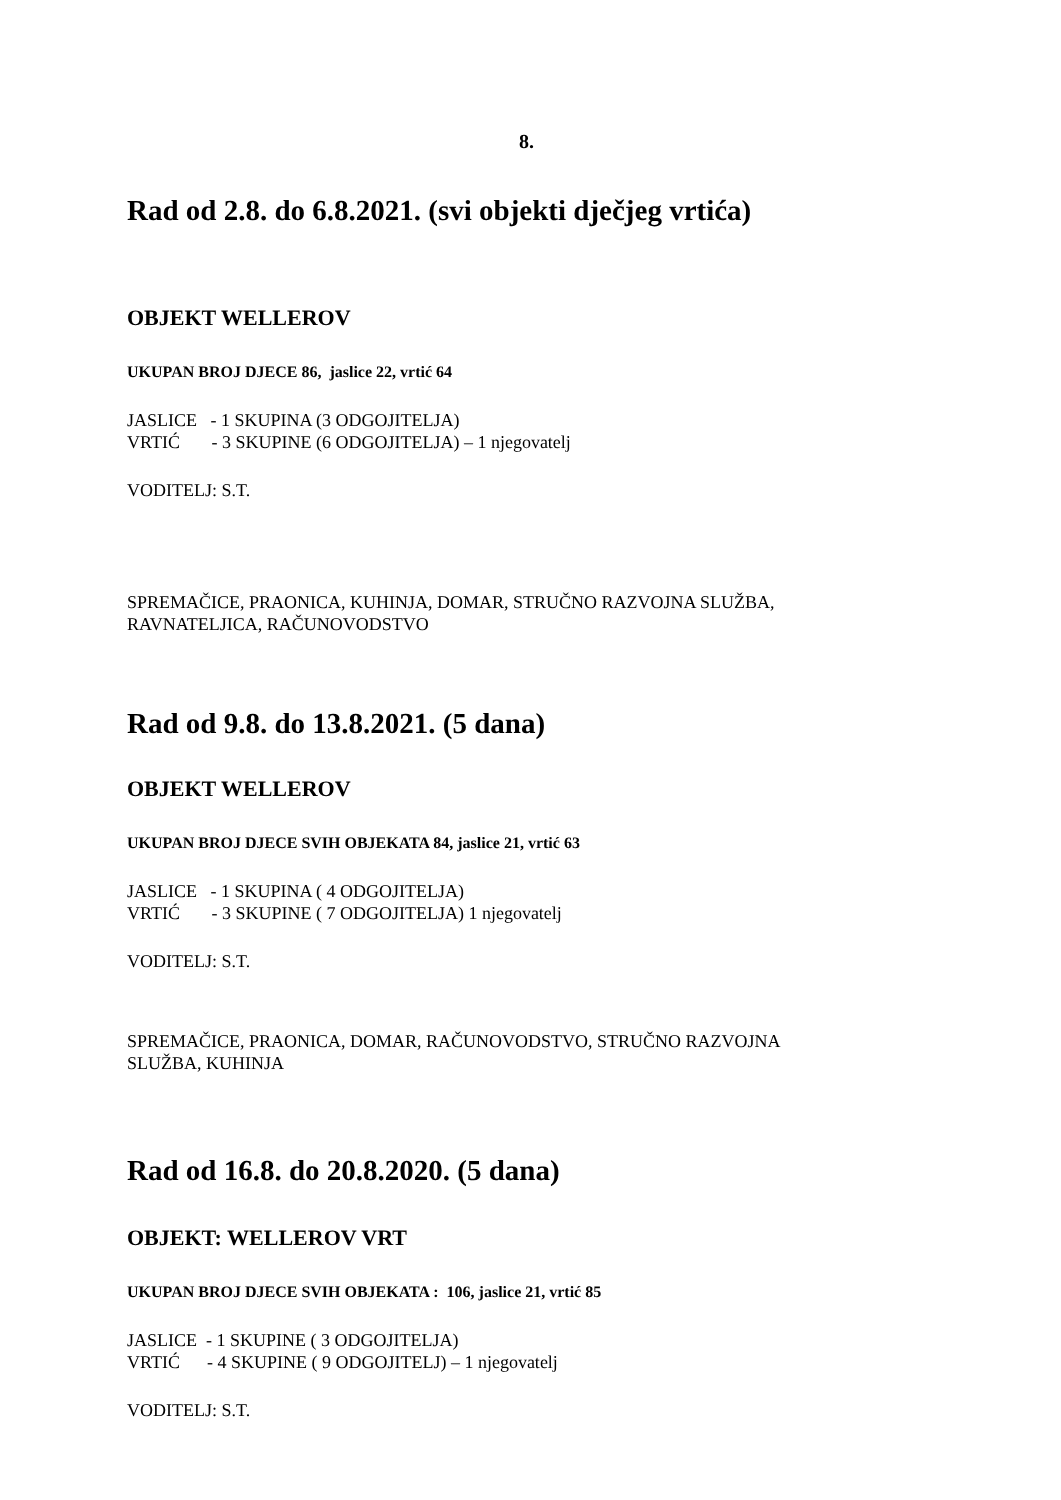8.
Rad od 2.8. do 6.8.2021. (svi objekti dječjeg vrtića)
OBJEKT WELLEROV
UKUPAN BROJ DJECE 86, jaslice 22, vrtić 64
JASLICE - 1 SKUPINA (3 ODGOJITELJA)
VRTIĆ - 3 SKUPINE (6 ODGOJITELJA) – 1 njegovatelj
VODITELJ: S.T.
SPREMAČICE, PRAONICA, KUHINJA, DOMAR, STRUČNO RAZVOJNA SLUŽBA,
RAVNATELJICA, RAČUNOVODSTVO
Rad od 9.8. do 13.8.2021. (5 dana)
OBJEKT WELLEROV
UKUPAN BROJ DJECE SVIH OBJEKATA 84, jaslice 21, vrtić 63
JASLICE - 1 SKUPINA ( 4 ODGOJITELJA)
VRTIĆ - 3 SKUPINE ( 7 ODGOJITELJA) 1 njegovatelj
VODITELJ: S.T.
SPREMAČICE, PRAONICA, DOMAR, RAČUNOVODSTVO, STRUČNO RAZVOJNA
SLUŽBA, KUHINJA
Rad od 16.8. do 20.8.2020. (5 dana)
OBJEKT: WELLEROV VRT
UKUPAN BROJ DJECE SVIH OBJEKATA : 106, jaslice 21, vrtić 85
JASLICE - 1 SKUPINE ( 3 ODGOJITELJA)
VRTIĆ - 4 SKUPINE ( 9 ODGOJITELJ) – 1 njegovatelj
VODITELJ: S.T.